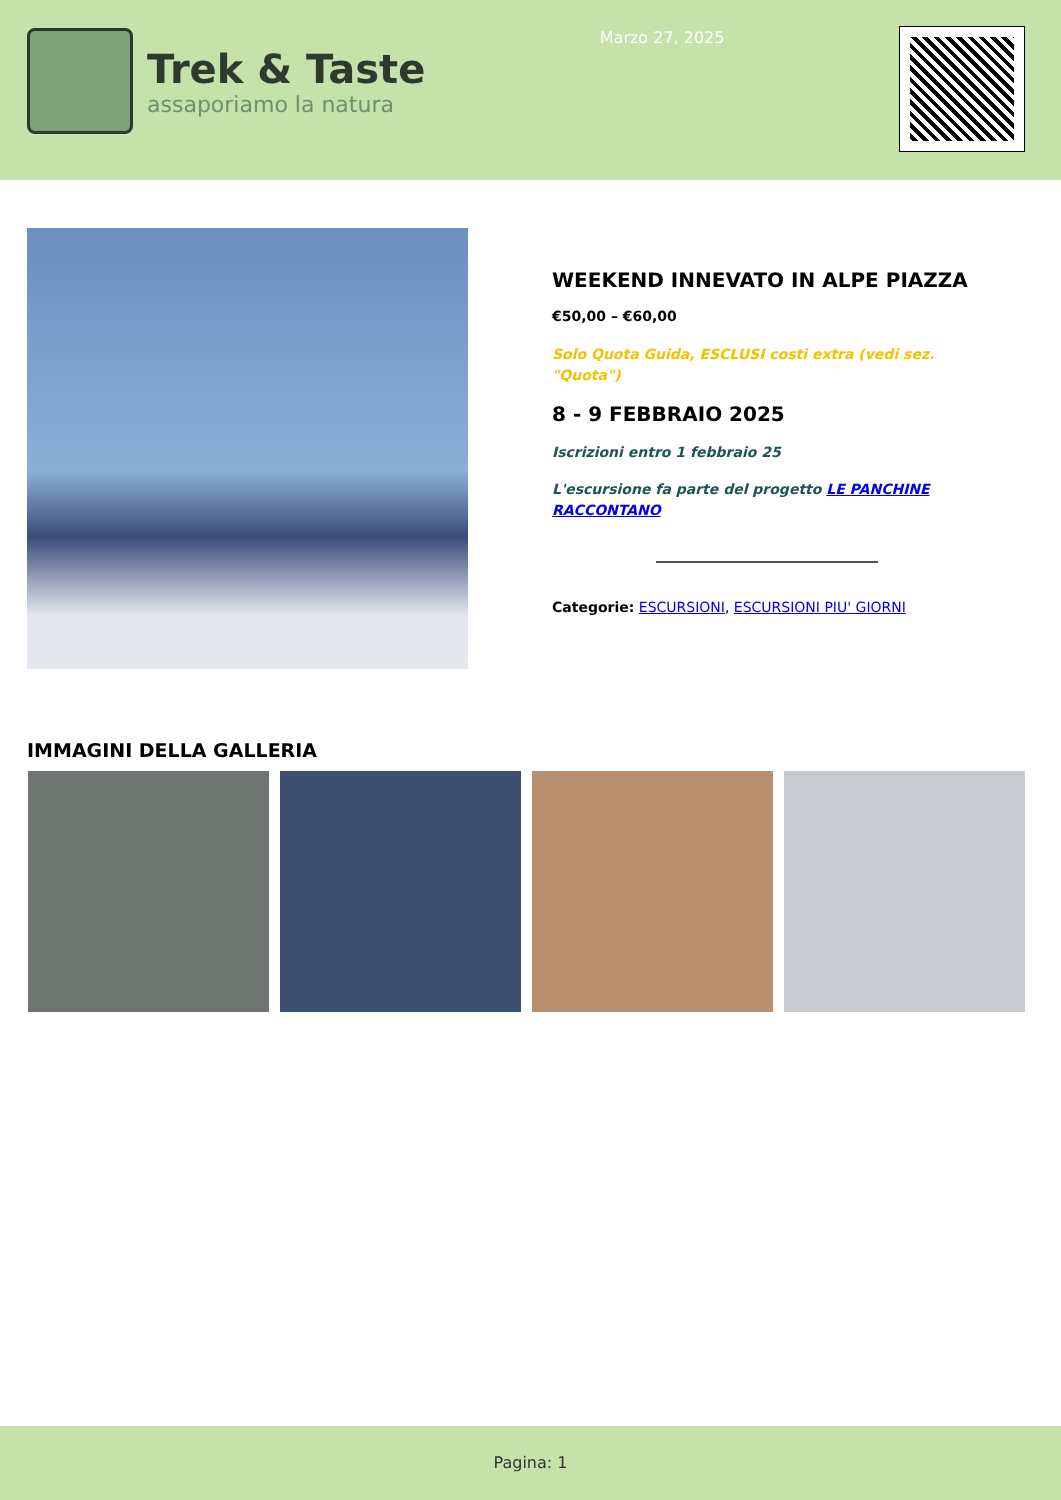Trek & Taste
assaporiamo la natura
Marzo 27, 2025
WEEKEND INNEVATO IN ALPE PIAZZA
€50,00 – €60,00
Solo Quota Guida, ESCLUSI costi extra (vedi sez. "Quota")
8 - 9 FEBBRAIO 2025
Iscrizioni entro 1 febbraio 25
L'escursione fa parte del progetto LE PANCHINE RACCONTANO
Categorie: ESCURSIONI, ESCURSIONI PIU' GIORNI
IMMAGINI DELLA GALLERIA
Pagina: 1